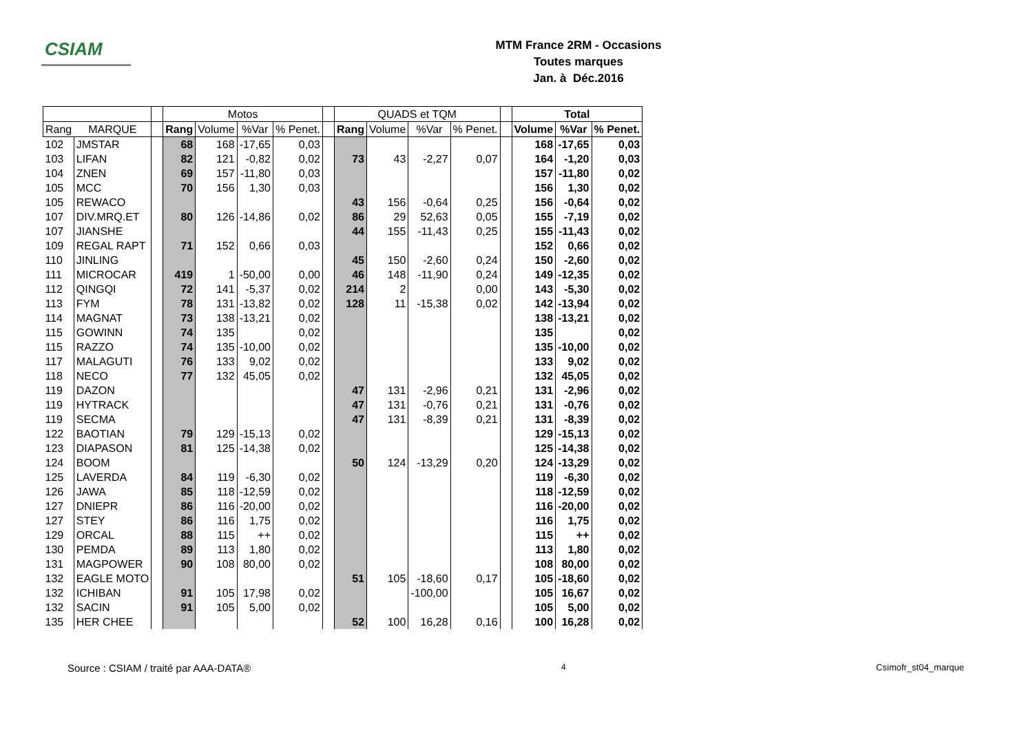CSIAM
MTM France 2RM - Occasions
Toutes marques
Jan. à Déc.2016
| | | | Motos | | | | | QUADS et TQM | | | | | Total | | |
| --- | --- | --- | --- | --- | --- | --- | --- | --- | --- | --- | --- | --- | --- | --- | --- |
| Rang | MARQUE | | Rang | Volume | %Var | % Penet. | | Rang | Volume | %Var | % Penet. | | Volume | %Var | % Penet. |
| 102 | JMSTAR | | 68 | 168 | -17,65 | 0,03 | | | | | | | 168 | -17,65 | 0,03 |
| 103 | LIFAN | | 82 | 121 | -0,82 | 0,02 | | 73 | 43 | -2,27 | 0,07 | | 164 | -1,20 | 0,03 |
| 104 | ZNEN | | 69 | 157 | -11,80 | 0,03 | | | | | | | 157 | -11,80 | 0,02 |
| 105 | MCC | | 70 | 156 | 1,30 | 0,03 | | | | | | | 156 | 1,30 | 0,02 |
| 105 | REWACO | | | | | | | 43 | 156 | -0,64 | 0,25 | | 156 | -0,64 | 0,02 |
| 107 | DIV.MRQ.ET | | 80 | 126 | -14,86 | 0,02 | | 86 | 29 | 52,63 | 0,05 | | 155 | -7,19 | 0,02 |
| 107 | JIANSHE | | | | | | | 44 | 155 | -11,43 | 0,25 | | 155 | -11,43 | 0,02 |
| 109 | REGAL RAPT | | 71 | 152 | 0,66 | 0,03 | | | | | | | 152 | 0,66 | 0,02 |
| 110 | JINLING | | | | | | | 45 | 150 | -2,60 | 0,24 | | 150 | -2,60 | 0,02 |
| 111 | MICROCAR | | 419 | 1 | -50,00 | 0,00 | | 46 | 148 | -11,90 | 0,24 | | 149 | -12,35 | 0,02 |
| 112 | QINGQI | | 72 | 141 | -5,37 | 0,02 | | 214 | 2 | | 0,00 | | 143 | -5,30 | 0,02 |
| 113 | FYM | | 78 | 131 | -13,82 | 0,02 | | 128 | 11 | -15,38 | 0,02 | | 142 | -13,94 | 0,02 |
| 114 | MAGNAT | | 73 | 138 | -13,21 | 0,02 | | | | | | | 138 | -13,21 | 0,02 |
| 115 | GOWINN | | 74 | 135 | | 0,02 | | | | | | | 135 | | 0,02 |
| 115 | RAZZO | | 74 | 135 | -10,00 | 0,02 | | | | | | | 135 | -10,00 | 0,02 |
| 117 | MALAGUTI | | 76 | 133 | 9,02 | 0,02 | | | | | | | 133 | 9,02 | 0,02 |
| 118 | NECO | | 77 | 132 | 45,05 | 0,02 | | | | | | | 132 | 45,05 | 0,02 |
| 119 | DAZON | | | | | | | 47 | 131 | -2,96 | 0,21 | | 131 | -2,96 | 0,02 |
| 119 | HYTRACK | | | | | | | 47 | 131 | -0,76 | 0,21 | | 131 | -0,76 | 0,02 |
| 119 | SECMA | | | | | | | 47 | 131 | -8,39 | 0,21 | | 131 | -8,39 | 0,02 |
| 122 | BAOTIAN | | 79 | 129 | -15,13 | 0,02 | | | | | | | 129 | -15,13 | 0,02 |
| 123 | DIAPASON | | 81 | 125 | -14,38 | 0,02 | | | | | | | 125 | -14,38 | 0,02 |
| 124 | BOOM | | | | | | | 50 | 124 | -13,29 | 0,20 | | 124 | -13,29 | 0,02 |
| 125 | LAVERDA | | 84 | 119 | -6,30 | 0,02 | | | | | | | 119 | -6,30 | 0,02 |
| 126 | JAWA | | 85 | 118 | -12,59 | 0,02 | | | | | | | 118 | -12,59 | 0,02 |
| 127 | DNIEPR | | 86 | 116 | -20,00 | 0,02 | | | | | | | 116 | -20,00 | 0,02 |
| 127 | STEY | | 86 | 116 | 1,75 | 0,02 | | | | | | | 116 | 1,75 | 0,02 |
| 129 | ORCAL | | 88 | 115 | ++ | 0,02 | | | | | | | 115 | ++ | 0,02 |
| 130 | PEMDA | | 89 | 113 | 1,80 | 0,02 | | | | | | | 113 | 1,80 | 0,02 |
| 131 | MAGPOWER | | 90 | 108 | 80,00 | 0,02 | | | | | | | 108 | 80,00 | 0,02 |
| 132 | EAGLE MOTO | | | | | | | 51 | 105 | -18,60 | 0,17 | | 105 | -18,60 | 0,02 |
| 132 | ICHIBAN | | 91 | 105 | 17,98 | 0,02 | | | | -100,00 | | | 105 | 16,67 | 0,02 |
| 132 | SACIN | | 91 | 105 | 5,00 | 0,02 | | | | | | | 105 | 5,00 | 0,02 |
| 135 | HER CHEE | | | | | | | 52 | 100 | 16,28 | 0,16 | | 100 | 16,28 | 0,02 |
Source : CSIAM / traité par AAA-DATA® 4 Csimofr_st04_marque